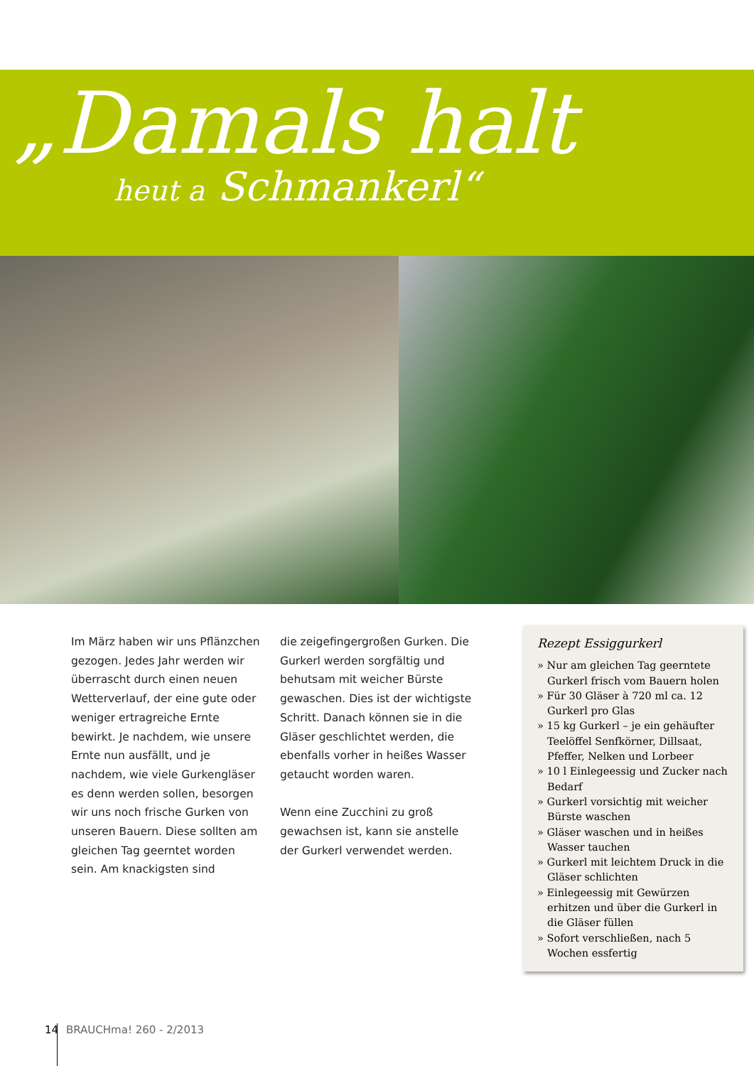„Damals halt
heut a Schmankerl“
Im März haben wir uns Pflänzchen gezogen. Jedes Jahr werden wir überrascht durch einen neuen Wetterverlauf, der eine gute oder weniger ertragreiche Ernte bewirkt. Je nachdem, wie unsere Ernte nun ausfällt, und je nachdem, wie viele Gurkengläser es denn werden sollen, besorgen wir uns noch frische Gurken von unseren Bauern. Diese sollten am gleichen Tag geerntet worden sein. Am knackigsten sind
die zeigefingergroßen Gurken. Die Gurkerl werden sorgfältig und behutsam mit weicher Bürste gewaschen. Dies ist der wichtigste Schritt. Danach können sie in die Gläser geschlichtet werden, die ebenfalls vorher in heißes Wasser getaucht worden waren.
Wenn eine Zucchini zu groß gewachsen ist, kann sie anstelle der Gurkerl verwendet werden.
Rezept Essiggurkerl
» Nur am gleichen Tag geerntete Gurkerl frisch vom Bauern holen
» Für 30 Gläser à 720 ml ca. 12 Gurkerl pro Glas
» 15 kg Gurkerl – je ein gehäufter Teelöffel Senfkörner, Dillsaat, Pfeffer, Nelken und Lorbeer
» 10 l Einlegeessig und Zucker nach Bedarf
» Gurkerl vorsichtig mit weicher Bürste waschen
» Gläser waschen und in heißes Wasser tauchen
» Gurkerl mit leichtem Druck in die Gläser schlichten
» Einlegeessig mit Gewürzen erhitzen und über die Gurkerl in die Gläser füllen
» Sofort verschließen, nach 5 Wochen essfertig
14 BRAUCHma! 260 - 2/2013